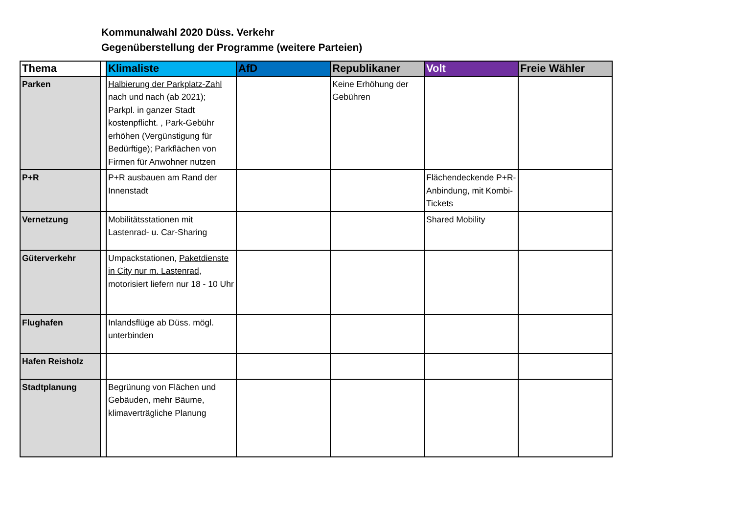Kommunalwahl 2020 Düss. Verkehr
Gegenüberstellung der Programme (weitere Parteien)
| Thema | | Klimaliste | AfD | Republikaner | Volt | Freie Wähler |
| --- | --- | --- | --- | --- | --- | --- |
| Parken | | Halbierung der Parkplatz-Zahl nach und nach (ab 2021); Parkpl. in ganzer Stadt kostenpflicht. , Park-Gebühr erhöhen (Vergünstigung für Bedürftige); Parkflächen von Firmen für Anwohner nutzen | | Keine Erhöhung der Gebühren | | |
| P+R | | P+R ausbauen am Rand der Innenstadt | | | Flächendeckende P+R-Anbindung, mit Kombi-Tickets | |
| Vernetzung | | Mobilitätsstationen mit Lastenrad- u. Car-Sharing | | | Shared Mobility | |
| Güterverkehr | | Umpackstationen, Paketdienste in City nur m. Lastenrad , motorisiert liefern nur 18 - 10 Uhr | | | | |
| Flughafen | | Inlandsflüge ab Düss. mögl. unterbinden | | | | |
| Hafen Reisholz | | | | | | |
| Stadtplanung | | Begrünung von Flächen und Gebäuden, mehr Bäume, klimaverträgliche Planung | | | | |